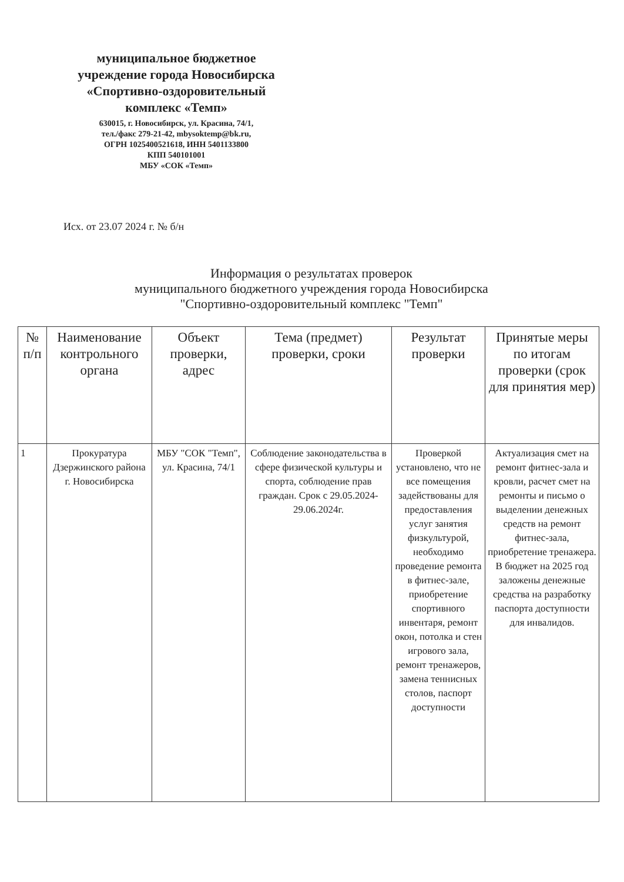муниципальное бюджетное учреждение города Новосибирска «Спортивно-оздоровительный комплекс «Темп»
630015, г. Новосибирск, ул. Красина, 74/1,
тел./факс 279-21-42, mbysoktemp@bk.ru,
ОГРН 1025400521618, ИНН 5401133800
КПП 540101001
МБУ «СОК «Темп»
Исх. от 23.07 2024 г. № б/н
Информация о результатах проверок
муниципального бюджетного учреждения города Новосибирска
"Спортивно-оздоровительный комплекс "Темп"
| № п/п | Наименование контрольного органа | Объект проверки, адрес | Тема (предмет) проверки, сроки | Результат проверки | Принятые меры по итогам проверки (срок для принятия мер) |
| --- | --- | --- | --- | --- | --- |
| 1 | Прокуратура Дзержинского района г. Новосибирска | МБУ "СОК "Темп", ул. Красина, 74/1 | Соблюдение законодательства в сфере физической культуры и спорта, соблюдение прав граждан. Срок с 29.05.2024-29.06.2024г. | Проверкой установлено, что не все помещения задействованы для предоставления услуг занятия физкультурой, необходимо проведение ремонта в фитнес-зале, приобретение спортивного инвентаря, ремонт окон, потолка и стен игрового зала, ремонт тренажеров, замена теннисных столов, паспорт доступности | Актуализация смет на ремонт фитнес-зала и кровли, расчет смет на ремонты и письмо о выделении денежных средств на ремонт фитнес-зала, приобретение тренажера. В бюджет на 2025 год заложены денежные средства на разработку паспорта доступности для инвалидов. |